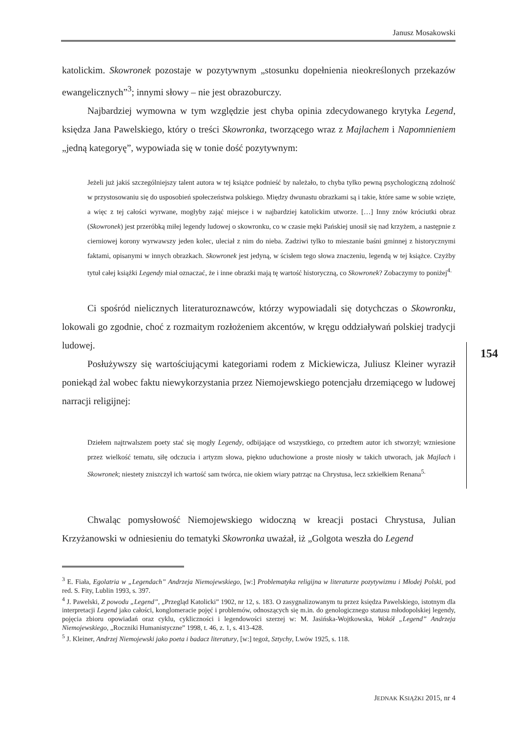Janusz Mosakowski
katolickim. Skowronek pozostaje w pozytywnym „stosunku dopełnienia nieokreślonych przekazów ewangelicznych”<sup>3</sup>; innymi słowy – nie jest obrazoburczy.
Najbardziej wymowna w tym względzie jest chyba opinia zdecydowanego krytyka Legend, księdza Jana Pawelskiego, który o treści Skowronka, tworzącego wraz z Majlachem i Napomnieniem „jedną kategoryę”, wypowiada się w tonie dość pozytywnym:
Jeżeli już jakiś szczególniejszy talent autora w tej książce podnieść by należało, to chyba tylko pewną psychologiczną zdolność w przystosowaniu się do usposobień społeczeństwa polskiego. Między dwunastu obrazkami są i takie, które same w sobie wzięte, a więc z tej całości wyrwane, mogłyby zająć miejsce i w najbardziej katolickim utworze. […] Inny znów króciutki obraz (Skowronek) jest przeróbką miłej legendy ludowej o skowronku, co w czasie męki Pańskiej unosił się nad krzyżem, a następnie z cierniowej korony wyrwawszy jeden kolec, uleciał z nim do nieba. Zadziwi tylko to mieszanie baśni gminnej z historycznymi faktami, opisanymi w innych obrazkach. Skowronek jest jedyną, w ścisłem tego słowa znaczeniu, legendą w tej książce. Czyżby tytuł całej książki Legendy miał oznaczać, że i inne obrazki mają tę wartość historyczną, co Skowronek? Zobaczymy to poniżej<sup>4.</sup>
Ci spośród nielicznych literaturoznawców, którzy wypowiadali się dotychczas o Skowronku, lokowali go zgodnie, choć z rozmaitym rozłożeniem akcentów, w kręgu oddziaływań polskiej tradycji ludowej.
Posłużywszy się wartościującymi kategoriami rodem z Mickiewicza, Juliusz Kleiner wyraził poniekąd żal wobec faktu niewykorzystania przez Niemojewskiego potencjału drzemiącego w ludowej narracji religijnej:
Dziełem najtrwalszem poety stać się mogły Legendy, odbijające od wszystkiego, co przedtem autor ich stworzył; wzniesione przez wielkość tematu, siłę odczucia i artyzm słowa, piękno uduchowione a proste niosły w takich utworach, jak Majlach i Skowronek; niestety zniszczył ich wartość sam twórca, nie okiem wiary patrząc na Chrystusa, lecz szkiełkiem Renana<sup>5.</sup>
Chwaląc pomysłowość Niemojewskiego widoczną w kreacji postaci Chrystusa, Julian Krzyżanowski w odniesieniu do tematyki Skowronka uważał, iż „Golgota weszła do Legend
154
<sup>3</sup> E. Fiała, Egolatria w „Legendach” Andrzeja Niemojewskiego, [w:] Problematyka religijna w literaturze pozytywizmu i Młodej Polski, pod red. S. Fity, Lublin 1993, s. 397.
<sup>4</sup> J. Pawelski, Z powodu „Legend”, „Przegląd Katolicki” 1902, nr 12, s. 183. O zasygnalizowanym tu przez księdza Pawelskiego, istotnym dla interpretacji Legend jako całości, konglomeracie pojęć i problemów, odnoszących się m.in. do genologicznego statusu młodopolskiej legendy, pojęcia zbioru opowiadań oraz cyklu, cykliczności i legendowości szerzej w: M. Jasińska-Wojtkowska, Wokół „Legend” Andrzeja Niemojewskiego, „Roczniki Humanistyczne” 1998, t. 46, z. 1, s. 413-428.
<sup>5</sup> J. Kleiner, Andrzej Niemojewski jako poeta i badacz literatury, [w:] tegoż, Sztychy, Lwów 1925, s. 118.
JEDNAK KSIĄŻKI 2015, nr 4